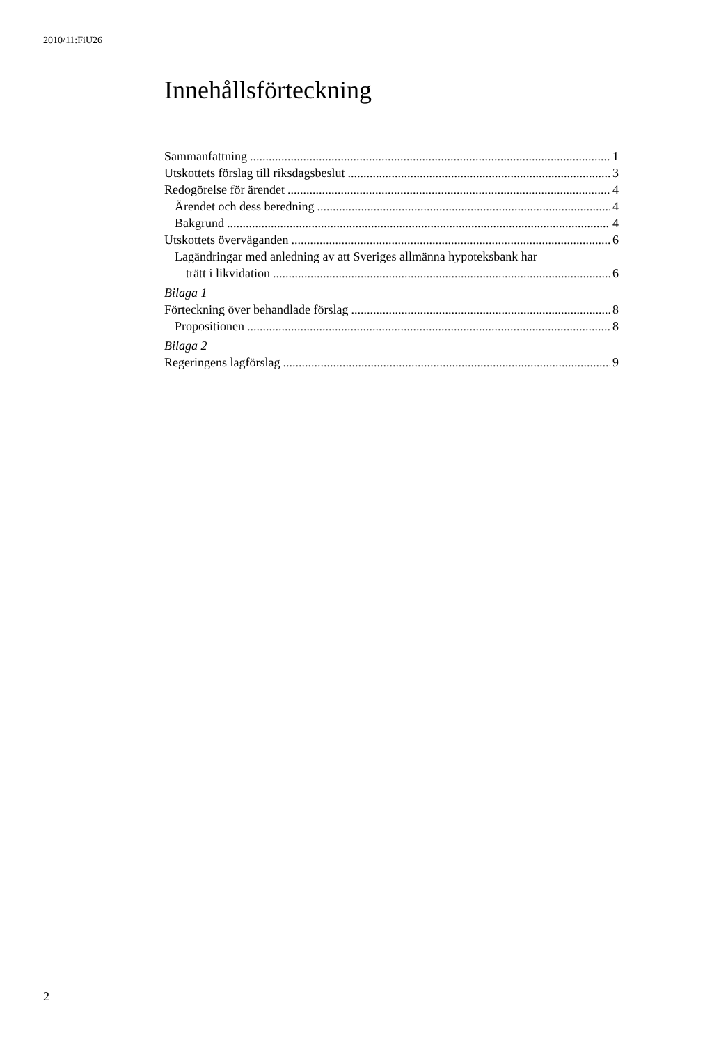2010/11:FiU26
Innehållsförteckning
Sammanfattning 1
Utskottets förslag till riksdagsbeslut 3
Redogörelse för ärendet 4
Ärendet och dess beredning 4
Bakgrund 4
Utskottets överväganden 6
Lagändringar med anledning av att Sveriges allmänna hypoteksbank har
trätt i likvidation 6
Bilaga 1
Förteckning över behandlade förslag 8
Propositionen 8
Bilaga 2
Regeringens lagförslag 9
2